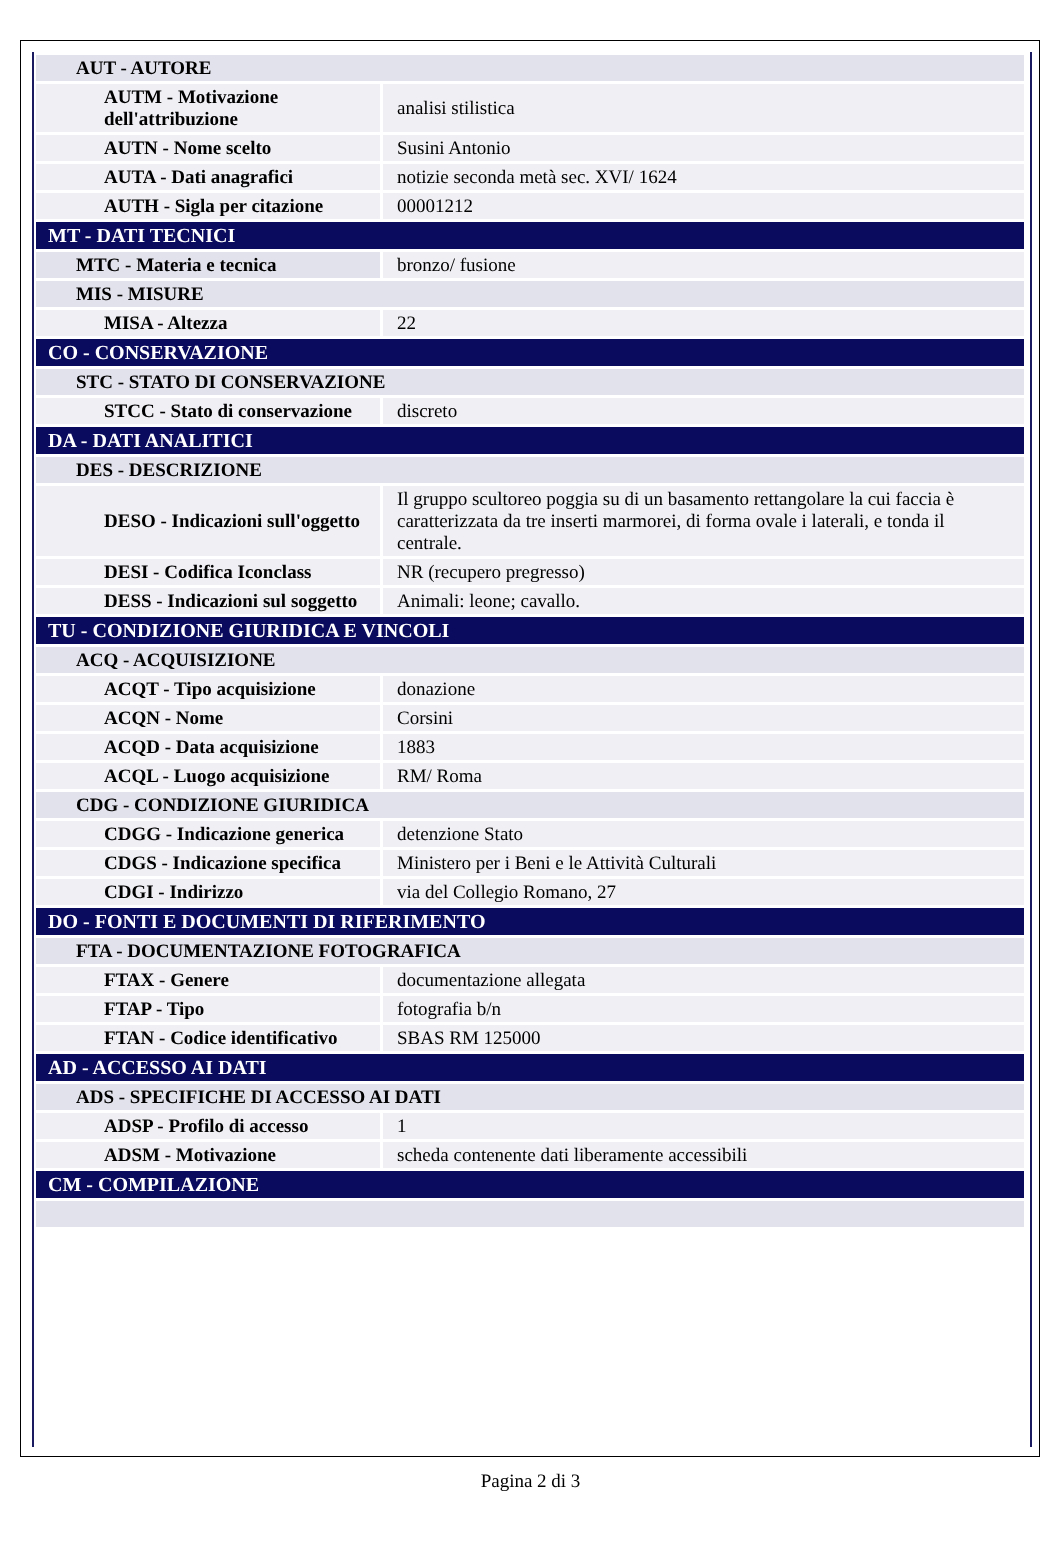| AUT - AUTORE | |
| AUTM - Motivazione dell'attribuzione | analisi stilistica |
| AUTN - Nome scelto | Susini Antonio |
| AUTA - Dati anagrafici | notizie seconda metà sec. XVI/ 1624 |
| AUTH - Sigla per citazione | 00001212 |
| MT - DATI TECNICI | |
| MTC - Materia e tecnica | bronzo/ fusione |
| MIS - MISURE | |
| MISA - Altezza | 22 |
| CO - CONSERVAZIONE | |
| STC - STATO DI CONSERVAZIONE | |
| STCC - Stato di conservazione | discreto |
| DA - DATI ANALITICI | |
| DES - DESCRIZIONE | |
| DESO - Indicazioni sull'oggetto | Il gruppo scultoreo poggia su di un basamento rettangolare la cui faccia è caratterizzata da tre inserti marmorei, di forma ovale i laterali, e tonda il centrale. |
| DESI - Codifica Iconclass | NR (recupero pregresso) |
| DESS - Indicazioni sul soggetto | Animali: leone; cavallo. |
| TU - CONDIZIONE GIURIDICA E VINCOLI | |
| ACQ - ACQUISIZIONE | |
| ACQT - Tipo acquisizione | donazione |
| ACQN - Nome | Corsini |
| ACQD - Data acquisizione | 1883 |
| ACQL - Luogo acquisizione | RM/ Roma |
| CDG - CONDIZIONE GIURIDICA | |
| CDGG - Indicazione generica | detenzione Stato |
| CDGS - Indicazione specifica | Ministero per i Beni e le Attività Culturali |
| CDGI - Indirizzo | via del Collegio Romano, 27 |
| DO - FONTI E DOCUMENTI DI RIFERIMENTO | |
| FTA - DOCUMENTAZIONE FOTOGRAFICA | |
| FTAX - Genere | documentazione allegata |
| FTAP - Tipo | fotografia b/n |
| FTAN - Codice identificativo | SBAS RM 125000 |
| AD - ACCESSO AI DATI | |
| ADS - SPECIFICHE DI ACCESSO AI DATI | |
| ADSP - Profilo di accesso | 1 |
| ADSM - Motivazione | scheda contenente dati liberamente accessibili |
| CM - COMPILAZIONE | |
Pagina 2 di 3